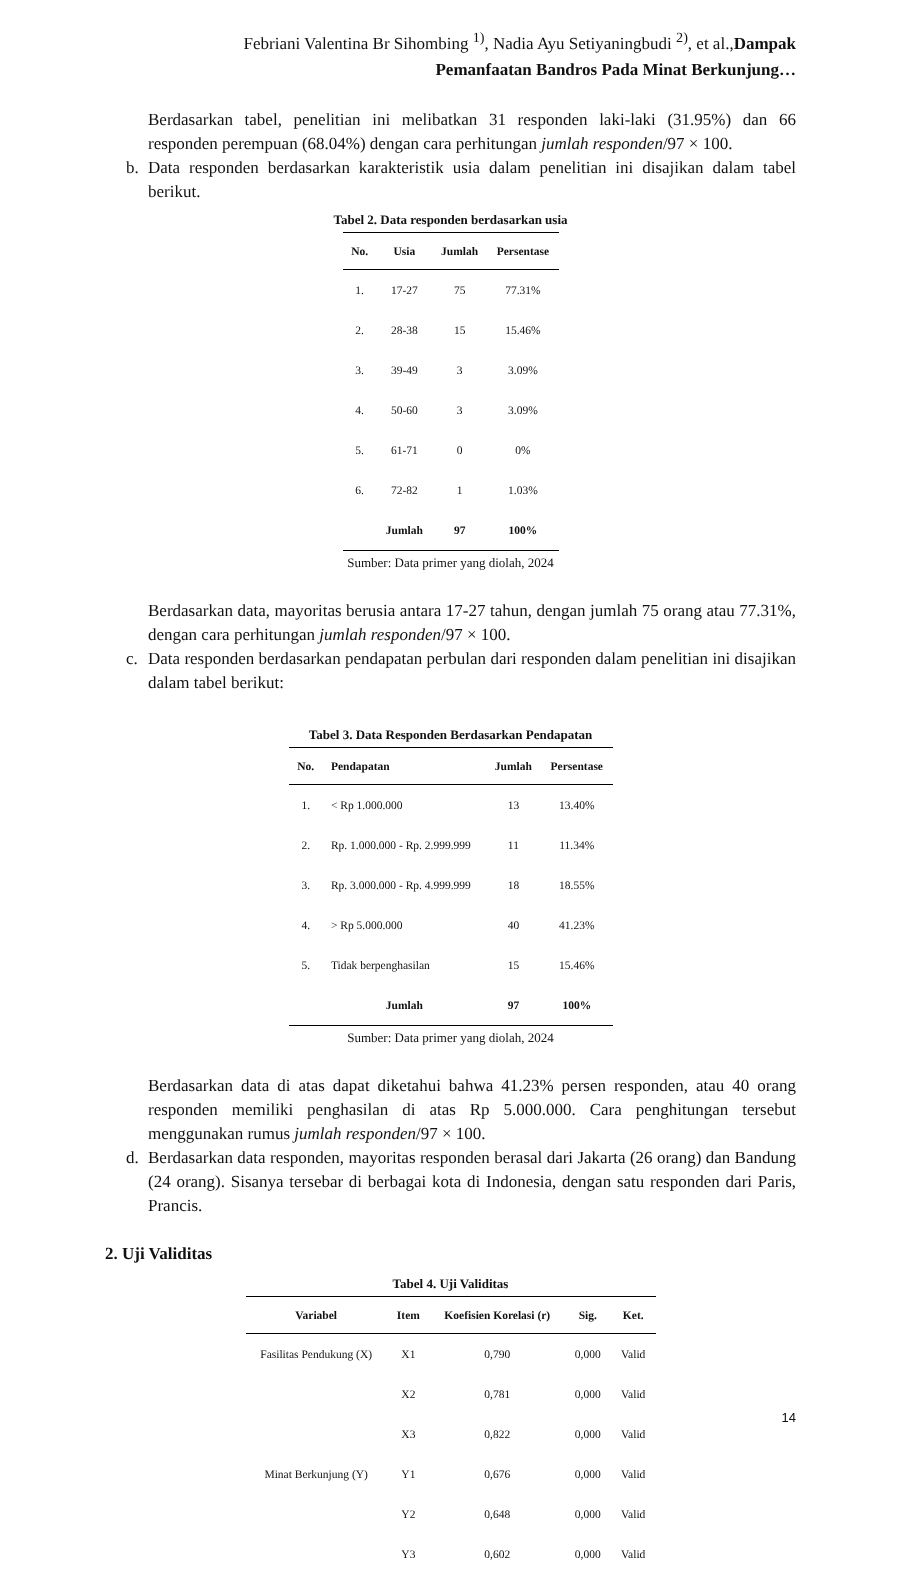Febriani Valentina Br Sihombing <sup>1)</sup>, Nadia Ayu Setiyaningbudi <sup>2)</sup>, et al.,Dampak
Pemanfaatan Bandros Pada Minat Berkunjung…
Berdasarkan tabel, penelitian ini melibatkan 31 responden laki-laki (31.95%) dan 66 responden perempuan (68.04%) dengan cara perhitungan jumlah responden/97 × 100.
b. Data responden berdasarkan karakteristik usia dalam penelitian ini disajikan dalam tabel berikut.
Tabel 2. Data responden berdasarkan usia
| No. | Usia | Jumlah | Persentase |
| --- | --- | --- | --- |
| 1. | 17-27 | 75 | 77.31% |
| 2. | 28-38 | 15 | 15.46% |
| 3. | 39-49 | 3 | 3.09% |
| 4. | 50-60 | 3 | 3.09% |
| 5. | 61-71 | 0 | 0% |
| 6. | 72-82 | 1 | 1.03% |
| | Jumlah | 97 | 100% |
Sumber: Data primer yang diolah, 2024
Berdasarkan data, mayoritas berusia antara 17-27 tahun, dengan jumlah 75 orang atau 77.31%, dengan cara perhitungan jumlah responden/97 × 100.
c. Data responden berdasarkan pendapatan perbulan dari responden dalam penelitian ini disajikan dalam tabel berikut:
Tabel 3. Data Responden Berdasarkan Pendapatan
| No. | Pendapatan | Jumlah | Persentase |
| --- | --- | --- | --- |
| 1. | < Rp 1.000.000 | 13 | 13.40% |
| 2. | Rp. 1.000.000 - Rp. 2.999.999 | 11 | 11.34% |
| 3. | Rp. 3.000.000 - Rp. 4.999.999 | 18 | 18.55% |
| 4. | > Rp 5.000.000 | 40 | 41.23% |
| 5. | Tidak berpenghasilan | 15 | 15.46% |
| | Jumlah | 97 | 100% |
Sumber: Data primer yang diolah, 2024
Berdasarkan data di atas dapat diketahui bahwa 41.23% persen responden, atau 40 orang responden memiliki penghasilan di atas Rp 5.000.000. Cara penghitungan tersebut menggunakan rumus jumlah responden/97 × 100.
d. Berdasarkan data responden, mayoritas responden berasal dari Jakarta (26 orang) dan Bandung (24 orang). Sisanya tersebar di berbagai kota di Indonesia, dengan satu responden dari Paris, Prancis.
2. Uji Validitas
Tabel 4. Uji Validitas
| Variabel | Item | Koefisien Korelasi (r) | Sig. | Ket. |
| --- | --- | --- | --- | --- |
| Fasilitas Pendukung (X) | X1 | 0,790 | 0,000 | Valid |
| | X2 | 0,781 | 0,000 | Valid |
| | X3 | 0,822 | 0,000 | Valid |
| Minat Berkunjung (Y) | Y1 | 0,676 | 0,000 | Valid |
| | Y2 | 0,648 | 0,000 | Valid |
| | Y3 | 0,602 | 0,000 | Valid |
14